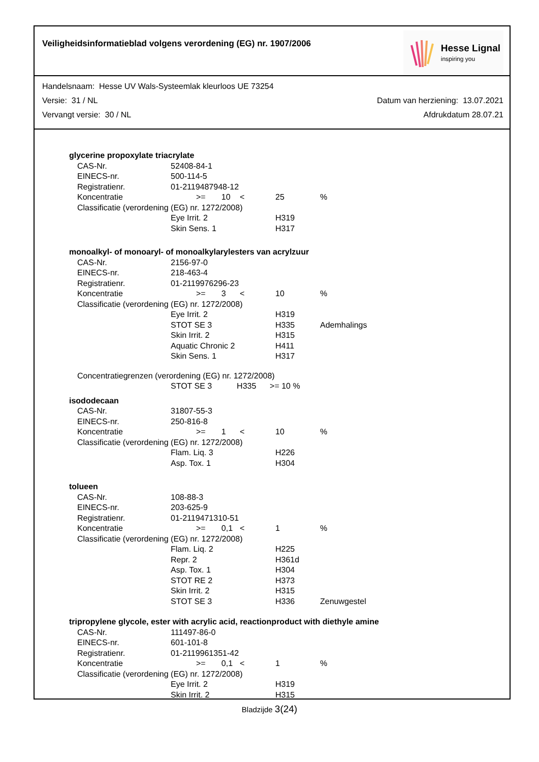Veiligheidsinformatieblad volgens verordening (EG) nr. 1907/2006
Hesse Lignal
inspiring you
Handelsnaam: Hesse UV Wals-Systeemlak kleurloos UE 73254
Versie: 31 / NL Datum van herziening: 13.07.2021
Vervangt versie: 30 / NL Afdrukdatum 28.07.21
| glycerine propoxylate triacrylate | | | | | | |
| | CAS-Nr. | 52408-84-1 | | | | |
| | EINECS-nr. | 500-114-5 | | | | |
| | Registratienr. | 01-2119487948-12 | | | | |
| | Koncentratie | | >= 10 | < | 25 | % |
| | Classificatie (verordening (EG) nr. 1272/2008) | | | | | |
| | | Eye Irrit. 2 | | | H319 | |
| | | Skin Sens. 1 | | | H317 | |
| monoalkyl- of monoaryl- of monoalkylarylesters van acrylzuur | | | | | | |
| | CAS-Nr. | 2156-97-0 | | | | |
| | EINECS-nr. | 218-463-4 | | | | |
| | Registratienr. | 01-2119976296-23 | | | | |
| | Koncentratie | | >= 3 | < | 10 | % |
| | Classificatie (verordening (EG) nr. 1272/2008) | | | | | |
| | | Eye Irrit. 2 | | | H319 | |
| | | STOT SE 3 | | | H335 | Ademhalings |
| | | Skin Irrit. 2 | | | H315 | |
| | | Aquatic Chronic 2 | | | H411 | |
| | | Skin Sens. 1 | | | H317 | |
| | Concentratiegrenzen (verordening (EG) nr. 1272/2008) | | | | | |
| | | STOT SE 3 H335 >= 10 % | | | | |
| isododecaan | | | | | | |
| | CAS-Nr. | 31807-55-3 | | | | |
| | EINECS-nr. | 250-816-8 | | | | |
| | Koncentratie | | >= 1 | < | 10 | % |
| | Classificatie (verordening (EG) nr. 1272/2008) | | | | | |
| | | Flam. Liq. 3 | | | H226 | |
| | | Asp. Tox. 1 | | | H304 | |
| tolueen | | | | | | |
| | CAS-Nr. | 108-88-3 | | | | |
| | EINECS-nr. | 203-625-9 | | | | |
| | Registratienr. | 01-2119471310-51 | | | | |
| | Koncentratie | | >= 0,1 | < | 1 | % |
| | Classificatie (verordening (EG) nr. 1272/2008) | | | | | |
| | | Flam. Liq. 2 | | | H225 | |
| | | Repr. 2 | | | H361d | |
| | | Asp. Tox. 1 | | | H304 | |
| | | STOT RE 2 | | | H373 | |
| | | Skin Irrit. 2 | | | H315 | |
| | | STOT SE 3 | | | H336 | Zenuwgestel |
| tripropylene glycole, ester with acrylic acid, reactionproduct with diethyle amine | | | | | | |
| | CAS-Nr. | 111497-86-0 | | | | |
| | EINECS-nr. | 601-101-8 | | | | |
| | Registratienr. | 01-2119961351-42 | | | | |
| | Koncentratie | | >= 0,1 | < | 1 | % |
| | Classificatie (verordening (EG) nr. 1272/2008) | | | | | |
| | | Eye Irrit. 2 | | | H319 | |
| | | Skin Irrit. 2 | | | H315 | |
Bladzijde 3(24)